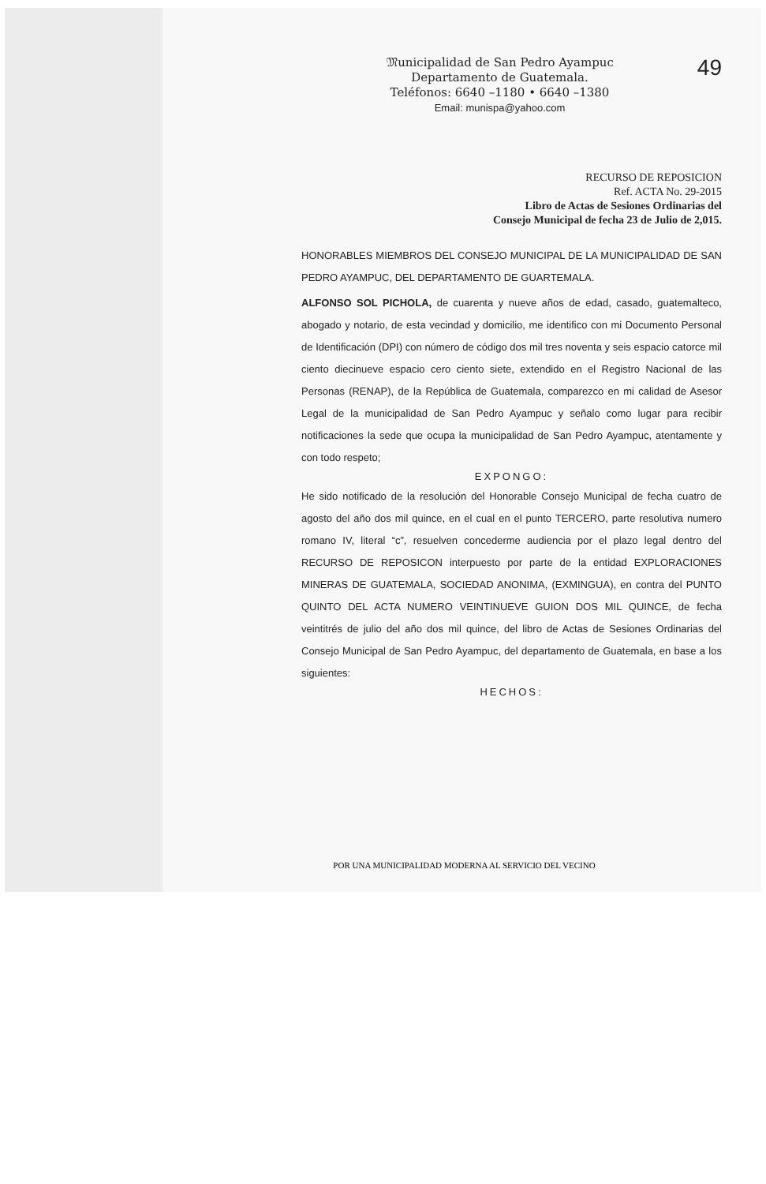𝔐unicipalidad de San Pedro Ayampuc
Departamento de Guatemala.
Teléfonos: 6640 –1180 • 6640 –1380
Email: munispa@yahoo.com
49
RECURSO DE REPOSICION
Ref. ACTA No. 29-2015
Libro de Actas de Sesiones Ordinarias del
Consejo Municipal de fecha 23 de Julio de 2,015.
HONORABLES MIEMBROS DEL CONSEJO MUNICIPAL DE LA MUNICIPALIDAD DE SAN PEDRO AYAMPUC, DEL DEPARTAMENTO DE GUARTEMALA.
ALFONSO SOL PICHOLA, de cuarenta y nueve años de edad, casado, guatemalteco, abogado y notario, de esta vecindad y domicilio, me identifico con mi Documento Personal de Identificación (DPI) con número de código dos mil tres noventa y seis espacio catorce mil ciento diecinueve espacio cero ciento siete, extendido en el Registro Nacional de las Personas (RENAP), de la República de Guatemala, comparezco en mi calidad de Asesor Legal de la municipalidad de San Pedro Ayampuc y señalo como lugar para recibir notificaciones la sede que ocupa la municipalidad de San Pedro Ayampuc, atentamente y con todo respeto;
EXPONGO:
He sido notificado de la resolución del Honorable Consejo Municipal de fecha cuatro de agosto del año dos mil quince, en el cual en el punto TERCERO, parte resolutiva numero romano IV, literal “c”, resuelven concederme audiencia por el plazo legal dentro del RECURSO DE REPOSICON interpuesto por parte de la entidad EXPLORACIONES MINERAS DE GUATEMALA, SOCIEDAD ANONIMA, (EXMINGUA), en contra del PUNTO QUINTO DEL ACTA NUMERO VEINTINUEVE GUION DOS MIL QUINCE, de fecha veintitrés de julio del año dos mil quince, del libro de Actas de Sesiones Ordinarias del Consejo Municipal de San Pedro Ayampuc, del departamento de Guatemala, en base a los siguientes:
HECHOS:
POR UNA MUNICIPALIDAD MODERNA AL SERVICIO DEL VECINO